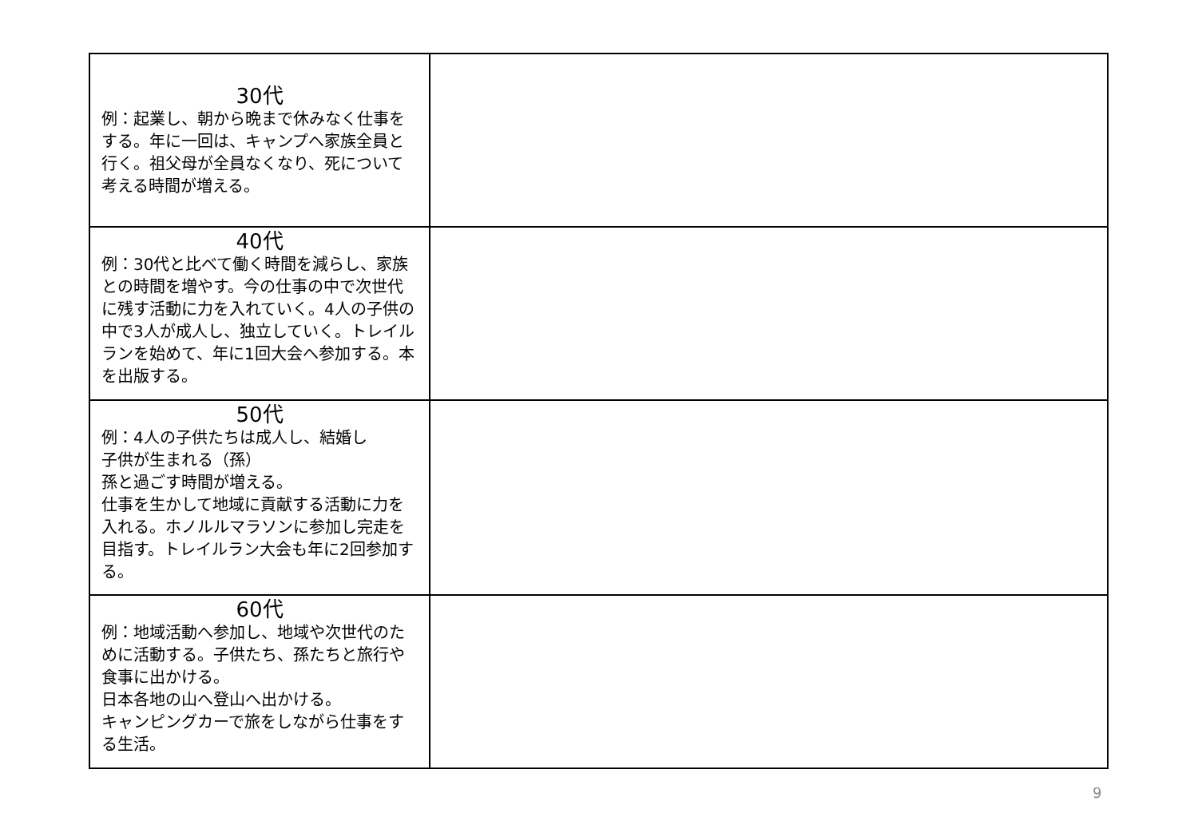| 30代 例：起業し、朝から晩まで休みなく仕事をする。年に一回は、キャンプへ家族全員と行く。祖父母が全員なくなり、死について考える時間が増える。 | |
| 40代 例：30代と比べて働く時間を減らし、家族との時間を増やす。今の仕事の中で次世代に残す活動に力を入れていく。4人の子供の中で3人が成人し、独立していく。トレイルランを始めて、年に1回大会へ参加する。本を出版する。 | |
| 50代 例：4人の子供たちは成人し、結婚し 子供が生まれる（孫） 孫と過ごす時間が増える。 仕事を生かして地域に貢献する活動に力を入れる。ホノルルマラソンに参加し完走を目指す。トレイルラン大会も年に2回参加する。 | |
| 60代 例：地域活動へ参加し、地域や次世代のために活動する。子供たち、孫たちと旅行や食事に出かける。 日本各地の山へ登山へ出かける。 キャンピングカーで旅をしながら仕事をする生活。 | |
9